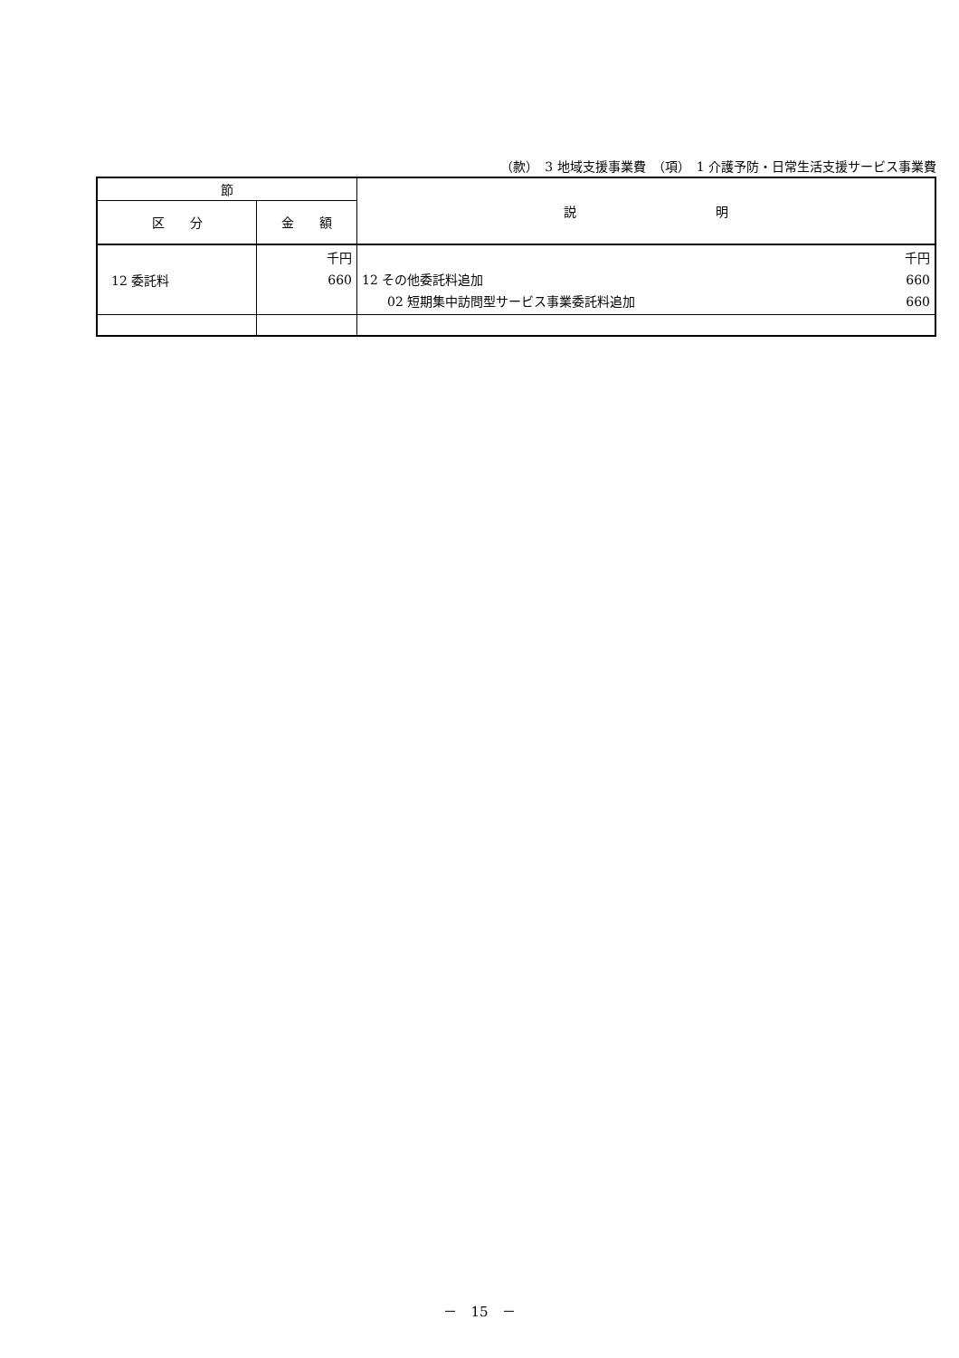（款）　3 地域支援事業費　（項）　1 介護予防・日常生活支援サービス事業費
| 節 | | 説 明 |
| --- | --- | --- |
| 区 分 | 金 額 | |
| 12 委託料 | 千円 660 | 千円 12 その他委託料追加 660 02 短期集中訪問型サービス事業委託料追加 660 |
－　15　－